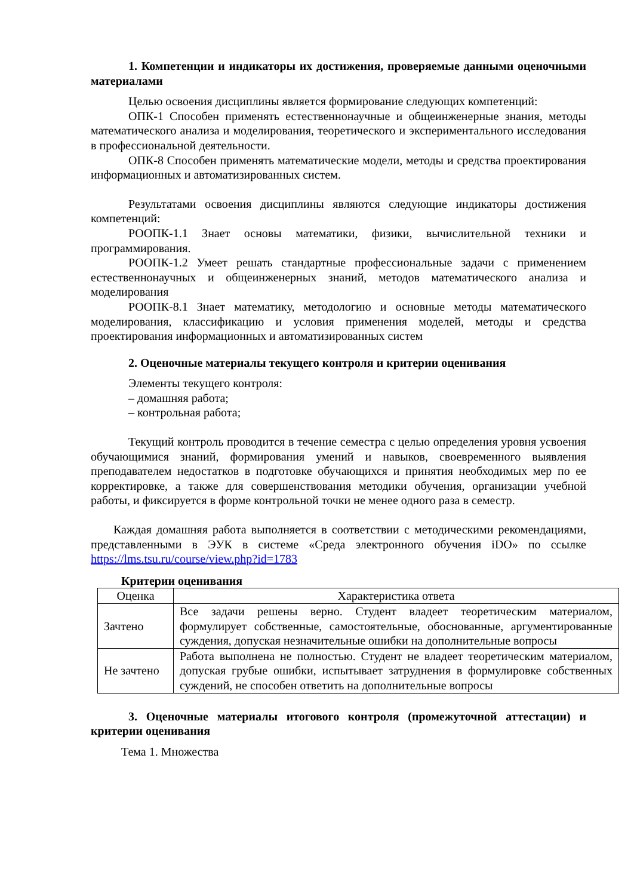1. Компетенции и индикаторы их достижения, проверяемые данными оценочными материалами
Целью освоения дисциплины является формирование следующих компетенций:
ОПК-1 Способен применять естественнонаучные и общеинженерные знания, методы математического анализа и моделирования, теоретического и экспериментального исследования в профессиональной деятельности.
ОПК-8 Способен применять математические модели, методы и средства проектирования информационных и автоматизированных систем.
Результатами освоения дисциплины являются следующие индикаторы достижения компетенций:
РООПК-1.1 Знает основы математики, физики, вычислительной техники и программирования.
РООПК-1.2 Умеет решать стандартные профессиональные задачи с применением естественнонаучных и общеинженерных знаний, методов математического анализа и моделирования
РООПК-8.1 Знает математику, методологию и основные методы математического моделирования, классификацию и условия применения моделей, методы и средства проектирования информационных и автоматизированных систем
2. Оценочные материалы текущего контроля и критерии оценивания
Элементы текущего контроля:
– домашняя работа;
– контрольная работа;
Текущий контроль проводится в течение семестра с целью определения уровня усвоения обучающимися знаний, формирования умений и навыков, своевременного выявления преподавателем недостатков в подготовке обучающихся и принятия необходимых мер по ее корректировке, а также для совершенствования методики обучения, организации учебной работы, и фиксируется в форме контрольной точки не менее одного раза в семестр.
Каждая домашняя работа выполняется в соответствии с методическими рекомендациями, представленными в ЭУК в системе «Среда электронного обучения iDO» по ссылке https://lms.tsu.ru/course/view.php?id=1783
Критерии оценивания
| Оценка | Характеристика ответа |
| Зачтено | Все задачи решены верно. Студент владеет теоретическим материалом, формулирует собственные, самостоятельные, обоснованные, аргументированные суждения, допуская незначительные ошибки на дополнительные вопросы |
| Не зачтено | Работа выполнена не полностью. Студент не владеет теоретическим материалом, допуская грубые ошибки, испытывает затруднения в формулировке собственных суждений, не способен ответить на дополнительные вопросы |
3. Оценочные материалы итогового контроля (промежуточной аттестации) и критерии оценивания
Тема 1. Множества